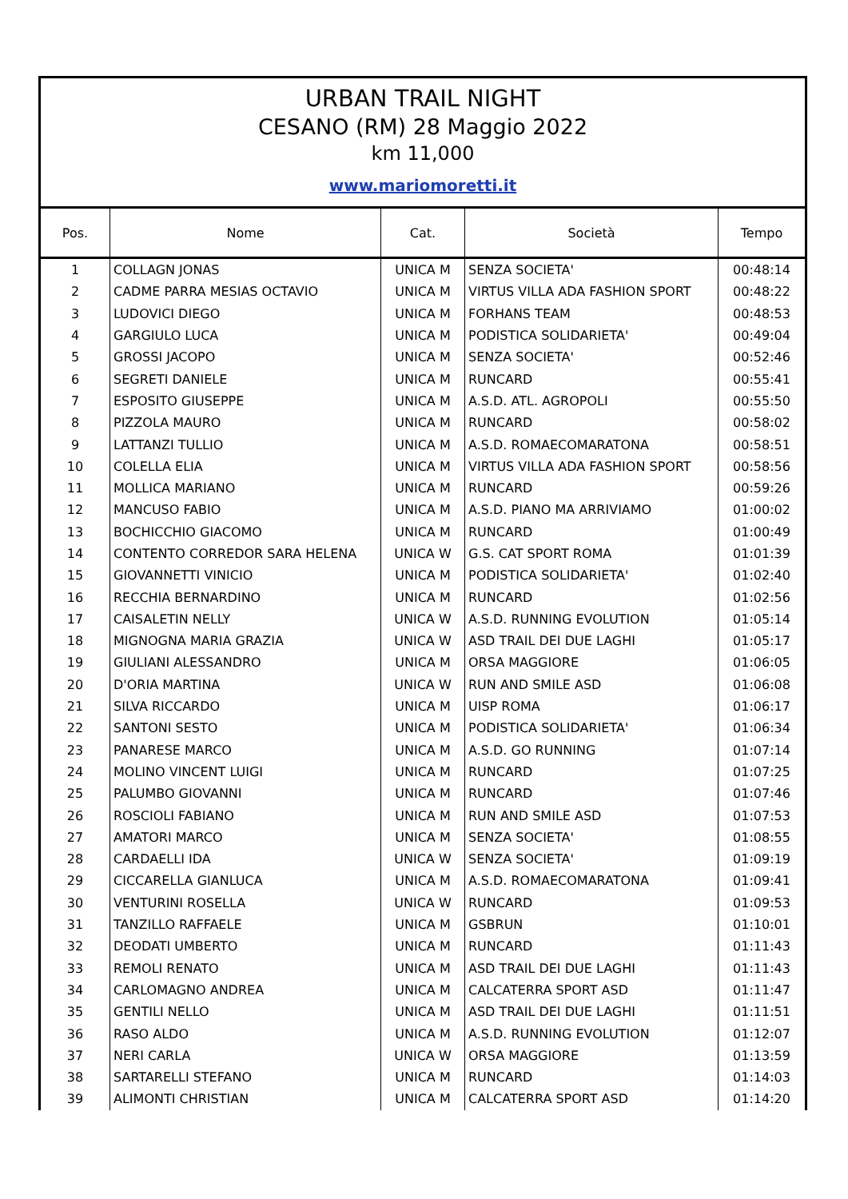URBAN TRAIL NIGHT
CESANO (RM) 28 Maggio 2022
km 11,000
www.mariomoretti.it
| Pos. | Nome | Cat. | Società | Tempo |
| --- | --- | --- | --- | --- |
| 1 | COLLAGN JONAS | UNICA M | SENZA SOCIETA' | 00:48:14 |
| 2 | CADME PARRA MESIAS OCTAVIO | UNICA M | VIRTUS VILLA ADA FASHION SPORT | 00:48:22 |
| 3 | LUDOVICI DIEGO | UNICA M | FORHANS TEAM | 00:48:53 |
| 4 | GARGIULO LUCA | UNICA M | PODISTICA SOLIDARIETA' | 00:49:04 |
| 5 | GROSSI JACOPO | UNICA M | SENZA SOCIETA' | 00:52:46 |
| 6 | SEGRETI DANIELE | UNICA M | RUNCARD | 00:55:41 |
| 7 | ESPOSITO GIUSEPPE | UNICA M | A.S.D. ATL. AGROPOLI | 00:55:50 |
| 8 | PIZZOLA MAURO | UNICA M | RUNCARD | 00:58:02 |
| 9 | LATTANZI TULLIO | UNICA M | A.S.D. ROMAECOMARATONA | 00:58:51 |
| 10 | COLELLA ELIA | UNICA M | VIRTUS VILLA ADA FASHION SPORT | 00:58:56 |
| 11 | MOLLICA MARIANO | UNICA M | RUNCARD | 00:59:26 |
| 12 | MANCUSO FABIO | UNICA M | A.S.D. PIANO MA ARRIVIAMO | 01:00:02 |
| 13 | BOCHICCHIO GIACOMO | UNICA M | RUNCARD | 01:00:49 |
| 14 | CONTENTO CORREDOR SARA HELENA | UNICA W | G.S. CAT SPORT ROMA | 01:01:39 |
| 15 | GIOVANNETTI VINICIO | UNICA M | PODISTICA SOLIDARIETA' | 01:02:40 |
| 16 | RECCHIA BERNARDINO | UNICA M | RUNCARD | 01:02:56 |
| 17 | CAISALETIN NELLY | UNICA W | A.S.D. RUNNING EVOLUTION | 01:05:14 |
| 18 | MIGNOGNA MARIA GRAZIA | UNICA W | ASD TRAIL DEI DUE LAGHI | 01:05:17 |
| 19 | GIULIANI ALESSANDRO | UNICA M | ORSA MAGGIORE | 01:06:05 |
| 20 | D'ORIA MARTINA | UNICA W | RUN AND SMILE ASD | 01:06:08 |
| 21 | SILVA RICCARDO | UNICA M | UISP ROMA | 01:06:17 |
| 22 | SANTONI SESTO | UNICA M | PODISTICA SOLIDARIETA' | 01:06:34 |
| 23 | PANARESE MARCO | UNICA M | A.S.D. GO RUNNING | 01:07:14 |
| 24 | MOLINO VINCENT LUIGI | UNICA M | RUNCARD | 01:07:25 |
| 25 | PALUMBO GIOVANNI | UNICA M | RUNCARD | 01:07:46 |
| 26 | ROSCIOLI FABIANO | UNICA M | RUN AND SMILE ASD | 01:07:53 |
| 27 | AMATORI MARCO | UNICA M | SENZA SOCIETA' | 01:08:55 |
| 28 | CARDAELLI IDA | UNICA W | SENZA SOCIETA' | 01:09:19 |
| 29 | CICCARELLA GIANLUCA | UNICA M | A.S.D. ROMAECOMARATONA | 01:09:41 |
| 30 | VENTURINI ROSELLA | UNICA W | RUNCARD | 01:09:53 |
| 31 | TANZILLO RAFFAELE | UNICA M | GSBRUN | 01:10:01 |
| 32 | DEODATI UMBERTO | UNICA M | RUNCARD | 01:11:43 |
| 33 | REMOLI RENATO | UNICA M | ASD TRAIL DEI DUE LAGHI | 01:11:43 |
| 34 | CARLOMAGNO ANDREA | UNICA M | CALCATERRA SPORT ASD | 01:11:47 |
| 35 | GENTILI NELLO | UNICA M | ASD TRAIL DEI DUE LAGHI | 01:11:51 |
| 36 | RASO ALDO | UNICA M | A.S.D. RUNNING EVOLUTION | 01:12:07 |
| 37 | NERI CARLA | UNICA W | ORSA MAGGIORE | 01:13:59 |
| 38 | SARTARELLI STEFANO | UNICA M | RUNCARD | 01:14:03 |
| 39 | ALIMONTI CHRISTIAN | UNICA M | CALCATERRA SPORT ASD | 01:14:20 |